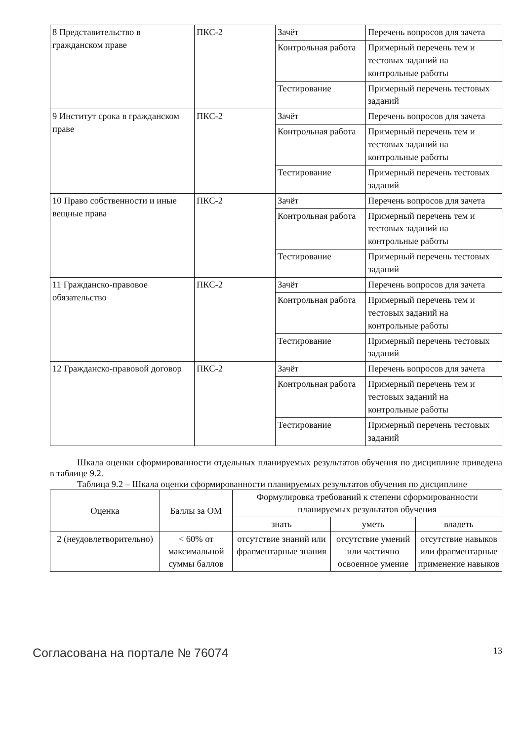| 8 Представительство в гражданском праве | ПКС-2 | Зачёт | Перечень вопросов для зачета |
| | | Контрольная работа | Примерный перечень тем и тестовых заданий на контрольные работы |
| | | Тестирование | Примерный перечень тестовых заданий |
| 9 Институт срока в гражданском праве | ПКС-2 | Зачёт | Перечень вопросов для зачета |
| | | Контрольная работа | Примерный перечень тем и тестовых заданий на контрольные работы |
| | | Тестирование | Примерный перечень тестовых заданий |
| 10 Право собственности и иные вещные права | ПКС-2 | Зачёт | Перечень вопросов для зачета |
| | | Контрольная работа | Примерный перечень тем и тестовых заданий на контрольные работы |
| | | Тестирование | Примерный перечень тестовых заданий |
| 11 Гражданско-правовое обязательство | ПКС-2 | Зачёт | Перечень вопросов для зачета |
| | | Контрольная работа | Примерный перечень тем и тестовых заданий на контрольные работы |
| | | Тестирование | Примерный перечень тестовых заданий |
| 12 Гражданско-правовой договор | ПКС-2 | Зачёт | Перечень вопросов для зачета |
| | | Контрольная работа | Примерный перечень тем и тестовых заданий на контрольные работы |
| | | Тестирование | Примерный перечень тестовых заданий |
Шкала оценки сформированности отдельных планируемых результатов обучения по дисциплине приведена в таблице 9.2.
Таблица 9.2 – Шкала оценки сформированности планируемых результатов обучения по дисциплине
| Оценка | Баллы за ОМ | Формулировка требований к степени сформированности планируемых результатов обучения | | |
| --- | --- | --- | --- | --- |
| | | знать | уметь | владеть |
| 2 (неудовлетворительно) | < 60% от максимальной суммы баллов | отсутствие знаний или фрагментарные знания | отсутствие умений или частично освоенное умение | отсутствие навыков или фрагментарные применение навыков |
Согласована на портале № 76074 13